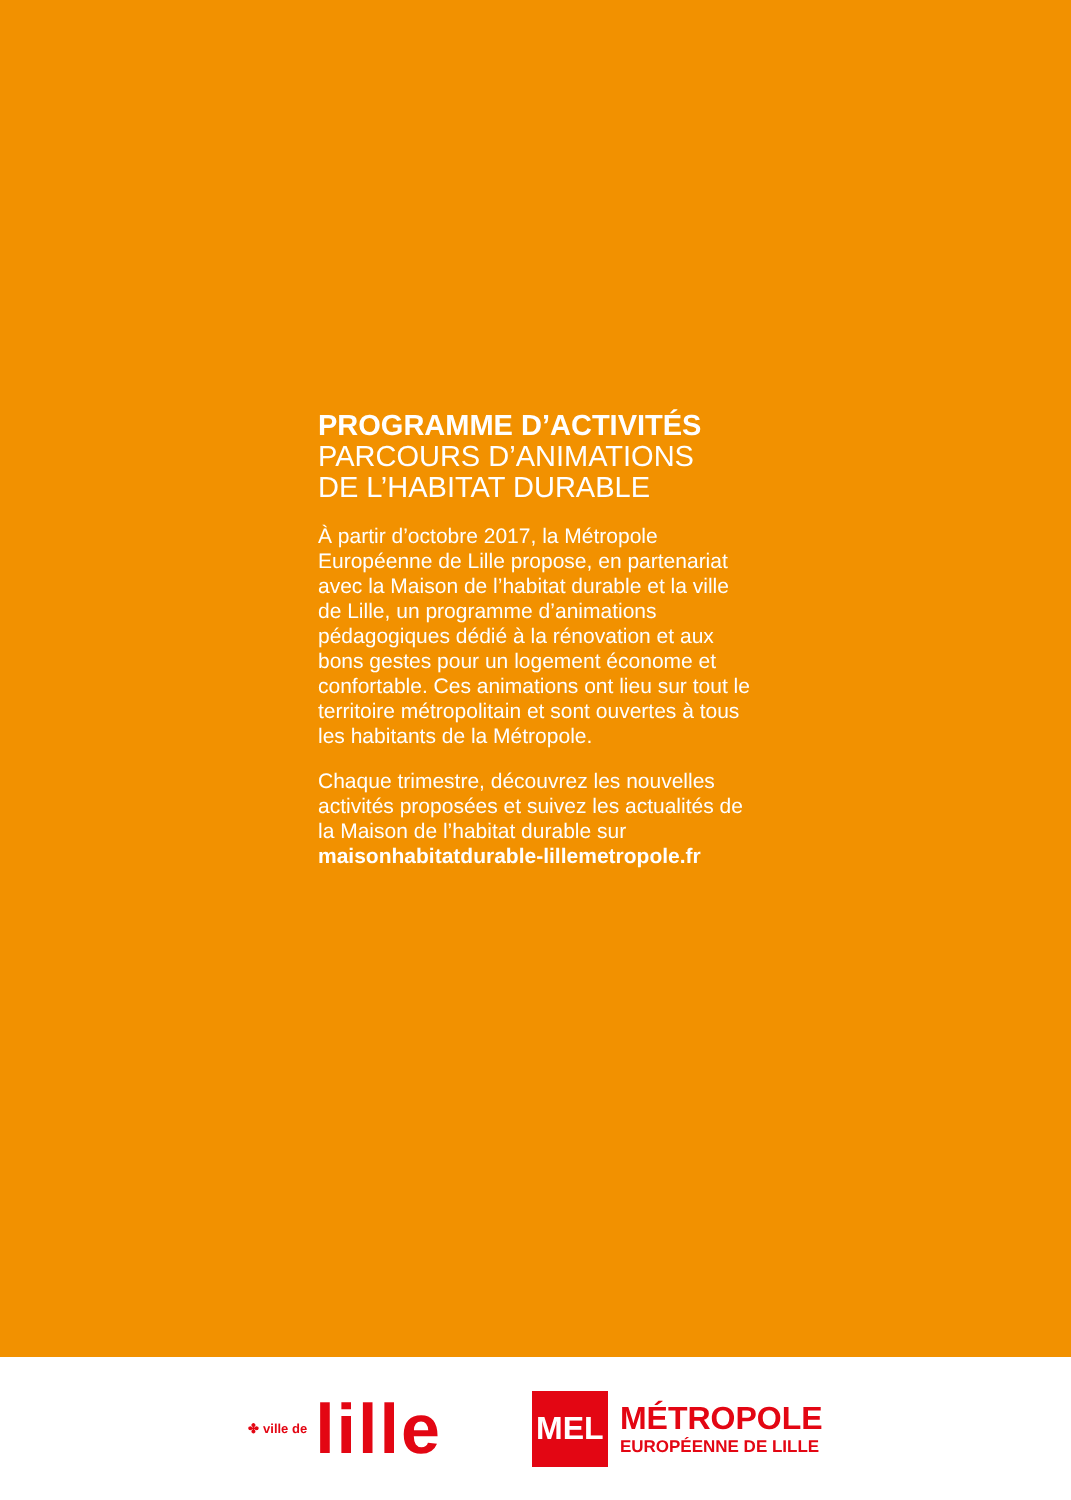PROGRAMME D’ACTIVITÉS
PARCOURS D’ANIMATIONS
DE L’HABITAT DURABLE
À partir d’octobre 2017, la Métropole Européenne de Lille propose, en partenariat avec la Maison de l’habitat durable et la ville de Lille, un programme d’animations pédagogiques dédié à la rénovation et aux bons gestes pour un logement économe et confortable. Ces animations ont lieu sur tout le territoire métropolitain et sont ouvertes à tous les habitants de la Métropole.
Chaque trimestre, découvrez les nouvelles activités proposées et suivez les actualités de la Maison de l’habitat durable sur maisonhabitatdurable-lillemetropole.fr
✤ ville de lille
MEL
MÉTROPOLE
EUROPÉENNE DE LILLE